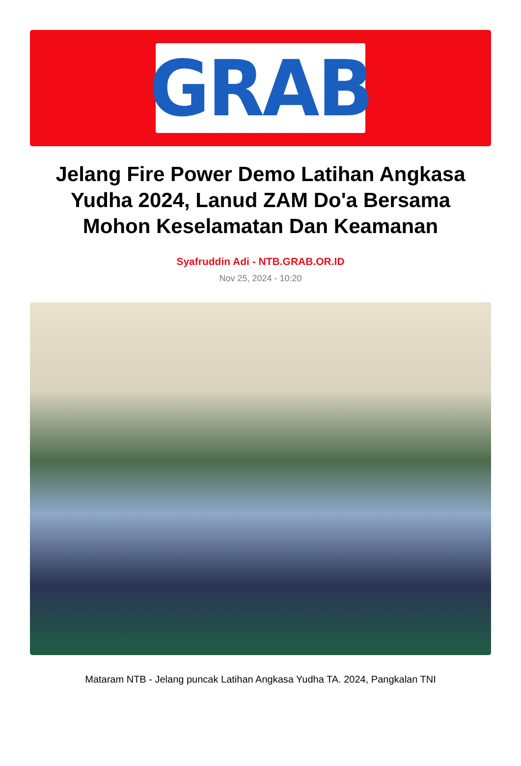GRAB
Jelang Fire Power Demo Latihan Angkasa Yudha 2024, Lanud ZAM Do'a Bersama Mohon Keselamatan Dan Keamanan
Syafruddin Adi - NTB.GRAB.OR.ID
Nov 25, 2024 - 10:20
Mataram NTB - Jelang puncak Latihan Angkasa Yudha TA. 2024, Pangkalan TNI